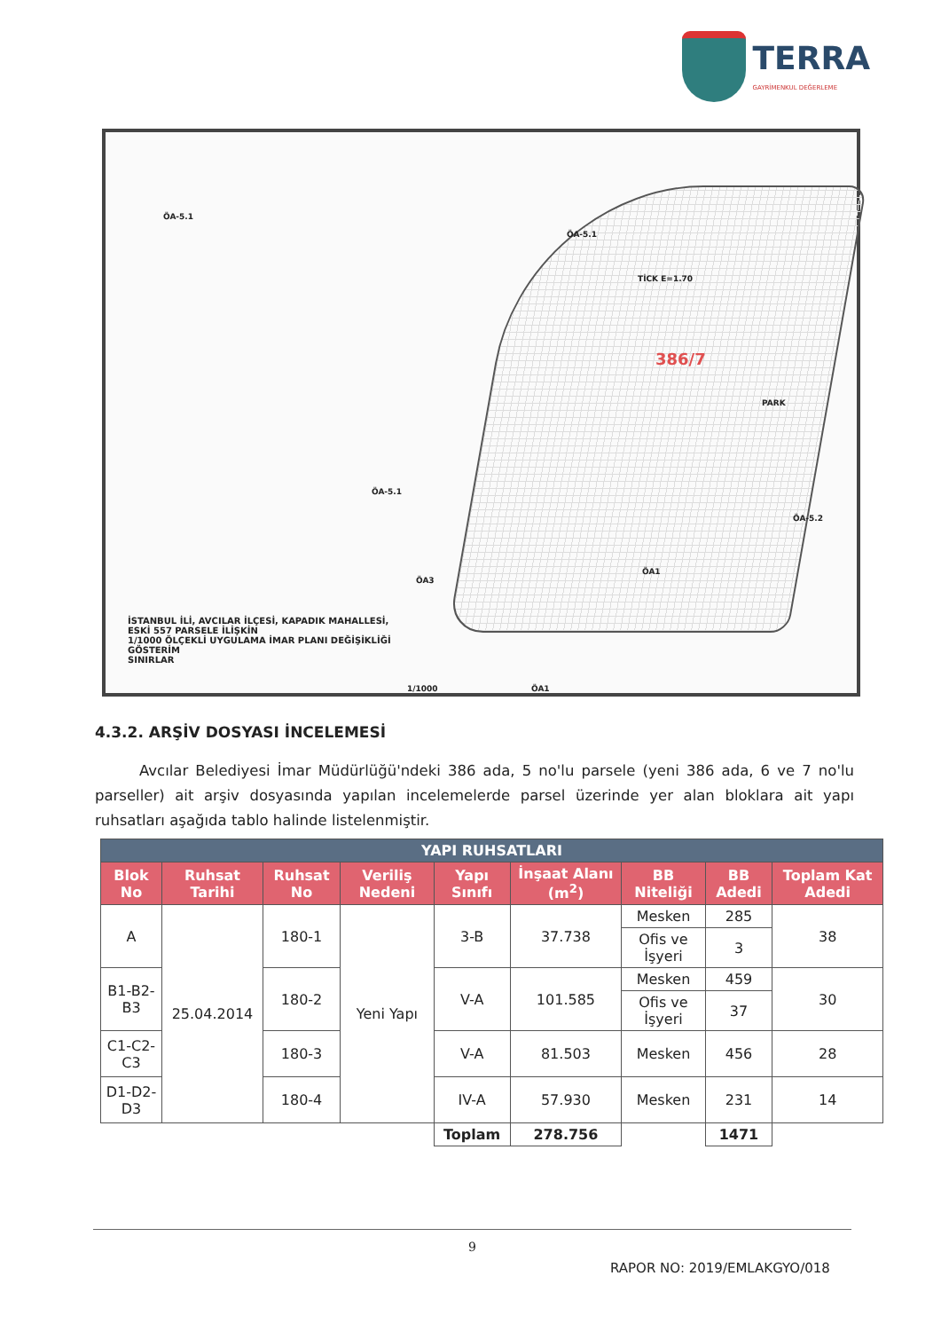TERRA
GAYRİMENKUL DEĞERLEME
ÖA-5.1
ÖA-5.1
ÖA-5.1
ÖA-5.2
TİCK E=1.70
PARK
ÖA3
ÖA1
386/7
İSTANBUL İLİ, AVCILAR İLÇESİ, KAPADIK MAHALLESİ,
ESKİ 557 PARSELE İLİŞKİN
1/1000 ÖLÇEKLİ UYGULAMA İMAR PLANI DEĞİŞİKLİĞİ
GÖSTERİM
SINIRLAR
1/1000 ÖA1
4.3.2. ARŞİV DOSYASI İNCELEMESİ
Avcılar Belediyesi İmar Müdürlüğü'ndeki 386 ada, 5 no'lu parsele (yeni 386 ada, 6 ve 7 no'lu parseller) ait arşiv dosyasında yapılan incelemelerde parsel üzerinde yer alan bloklara ait yapı ruhsatları aşağıda tablo halinde listelenmiştir.
| YAPI RUHSATLARI | | | | | | | | |
| --- | --- | --- | --- | --- | --- | --- | --- | --- |
| Blok No | Ruhsat Tarihi | Ruhsat No | Veriliş Nedeni | Yapı Sınıfı | İnşaat Alanı (m<sup>2</sup>) | BB Niteliği | BB Adedi | Toplam Kat Adedi |
| A | 25.04.2014 | 180-1 | Yeni Yapı | 3-B | 37.738 | Mesken | 285 | 38 |
| | | | | | | Ofis ve İşyeri | 3 | |
| B1-B2-B3 | | 180-2 | | V-A | 101.585 | Mesken | 459 | 30 |
| | | | | | | Ofis ve İşyeri | 37 | |
| C1-C2-C3 | | 180-3 | | V-A | 81.503 | Mesken | 456 | 28 |
| D1-D2-D3 | | 180-4 | | IV-A | 57.930 | Mesken | 231 | 14 |
| | | | | Toplam | 278.756 | | 1471 | |
9
RAPOR NO: 2019/EMLAKGYO/018